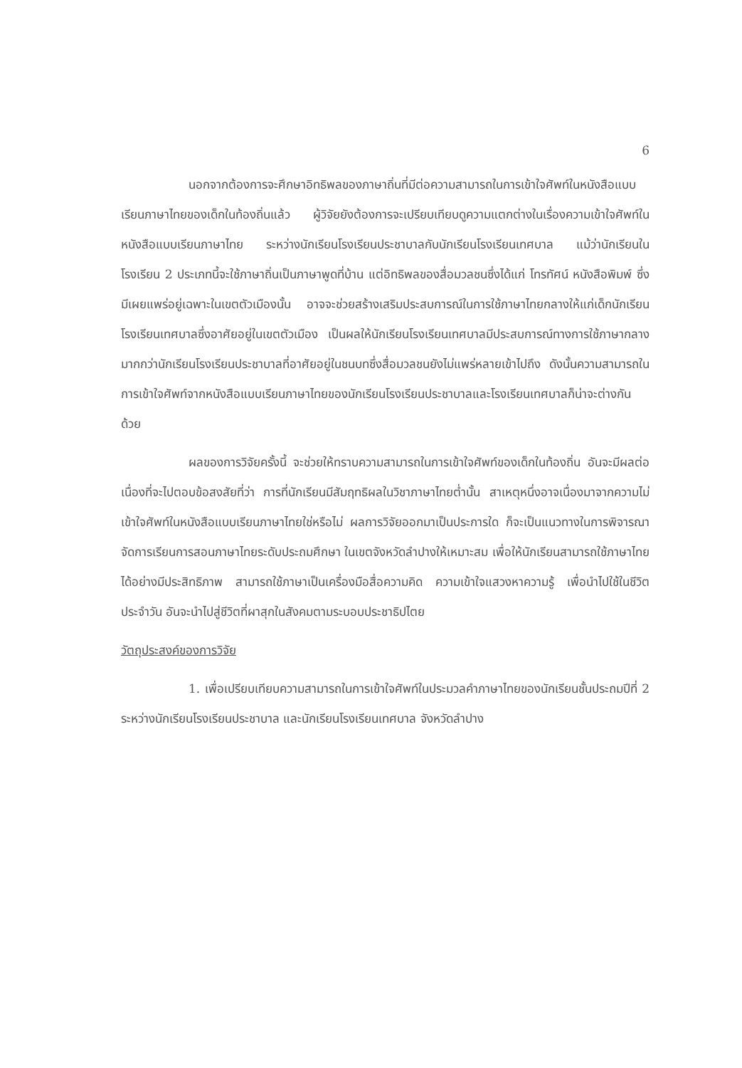6
นอกจากต้องการจะศึกษาอิทธิพลของภาษาถิ่นที่มีต่อความสามารถในการเข้าใจศัพท์ในหนังสือแบบเรียนภาษาไทยของเด็กในท้องถิ่นแล้ว ผู้วิจัยยังต้องการจะเปรียบเทียบดูความแตกต่างในเรื่องความเข้าใจศัพท์ในหนังสือแบบเรียนภาษาไทย ระหว่างนักเรียนโรงเรียนประชาบาลกับนักเรียนโรงเรียนเทศบาล แม้ว่านักเรียนในโรงเรียน 2 ประเภทนี้จะใช้ภาษาถิ่นเป็นภาษาพูดที่บ้าน แต่อิทธิพลของสื่อมวลชนซึ่งได้แก่ โทรทัศน์ หนังสือพิมพ์ ซึ่งมีเผยแพร่อยู่เฉพาะในเขตตัวเมืองนั้น อาจจะช่วยสร้างเสริมประสบการณ์ในการใช้ภาษาไทยกลางให้แก่เด็กนักเรียนโรงเรียนเทศบาลซึ่งอาศัยอยู่ในเขตตัวเมือง เป็นผลให้นักเรียนโรงเรียนเทศบาลมีประสบการณ์ทางการใช้ภาษากลางมากกว่านักเรียนโรงเรียนประชาบาลที่อาศัยอยู่ในชนบทซึ่งสื่อมวลชนยังไม่แพร่หลายเข้าไปถึง ดังนั้นความสามารถในการเข้าใจศัพท์จากหนังสือแบบเรียนภาษาไทยของนักเรียนโรงเรียนประชาบาลและโรงเรียนเทศบาลก็น่าจะต่างกันด้วย
ผลของการวิจัยครั้งนี้ จะช่วยให้ทราบความสามารถในการเข้าใจศัพท์ของเด็กในท้องถิ่น อันจะมีผลต่อเนื่องที่จะไปตอบข้อสงสัยที่ว่า การที่นักเรียนมีสัมฤทธิผลในวิชาภาษาไทยต่ำนั้น สาเหตุหนึ่งอาจเนื่องมาจากความไม่เข้าใจศัพท์ในหนังสือแบบเรียนภาษาไทยใช่หรือไม่ ผลการวิจัยออกมาเป็นประการใด ก็จะเป็นแนวทางในการพิจารณาจัดการเรียนการสอนภาษาไทยระดับประถมศึกษา ในเขตจังหวัดลำปางให้เหมาะสม เพื่อให้นักเรียนสามารถใช้ภาษาไทยได้อย่างมีประสิทธิภาพ สามารถใช้ภาษาเป็นเครื่องมือสื่อความคิด ความเข้าใจแสวงหาความรู้ เพื่อนำไปใช้ในชีวิตประจำวัน อันจะนำไปสู่ชีวิตที่ผาสุกในสังคมตามระบอบประชาธิปไตย
วัตถุประสงค์ของการวิจัย
1. เพื่อเปรียบเทียบความสามารถในการเข้าใจศัพท์ในประมวลคำภาษาไทยของนักเรียนชั้นประถมปีที่ 2 ระหว่างนักเรียนโรงเรียนประชาบาล และนักเรียนโรงเรียนเทศบาล จังหวัดลำปาง